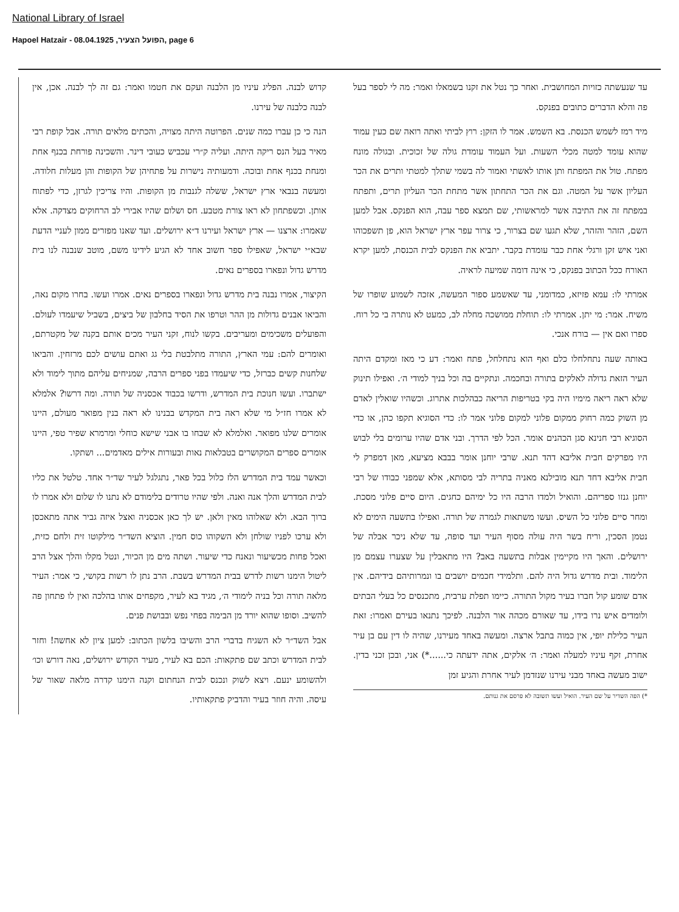National Library of Israel
Hapoel Hatzair - הפועל הצעיר, 08.04.1925, page 6
עד שנעשתה כזויות המחושבית. ואחר כך נטל את זקנו בשמאלו ואמר: מה לי לספר בעל פה והלא הדברים כתובים בפנקס.
מיד רמז לשמש הכנסת. בא השמש. אמר לו הזקן: רוץ לביתי ואתה רואה שם כעין עמוד שהוא עומד למטה מכלי השעות. ועל העמוד עומדת גולה של זכוכית. ובגולה מונח מפתח. טול את המפתח ותן אותו לאשתי ואמור לה בשמי שתלך למטתי ותרים את הכר העליון אשר על המטה. וגם את הכר התחתון אשר מתחת הכר העליון תרים, ותפתח במפתח זה את התיבה אשר למראשותי, שם תמצא ספר עבה, הוא הפנקס. אבל למען השם, הזהר והזהר, שלא תגעו שם בצרור, כי צרור עפר ארץ ישראל הוא, פן תשפכוהו ואני איש זקן ורגלי אחת כבר עומדת בקבר. יתביא את הפנקס לבית הכנסת, למען יקרא האורח ככל הכתוב בפנקס, כי אינה דומה שמיעה לראיה.
אמרתי לו: עמא פזיזא, כמדומני, עד שאשמע ספור המעשה, אזכה לשמוע שופרו של משיח. אמר: מי יתן. אמרתי לו: תוחלת ממושכה מחלה לב, כמעט לא נותרה בי כל רוח. ספרו ואם אין — בורח אנכי.
באותה שעה נתחלחלו כלם ואף הוא נתחלחל, פתח ואמר: דע כי מאז ומקדם היתה העיר הזאת גדולה לאלקים בתורה ובחכמה. ונתקיים בה וכל בניך למודי ה׳. ואפילו תינוק שלא ראה ריאה מימיו היה בקי בטריפות הריאה כבהלכות אתרוג. וכשהיו שואלין לאדם מן השוק כמה רחוק ממקום פלוני למקום פלוני אמר לו: כדי הסוגיא תקפו כהן, או כדי הסוגיא רבי חנינא סגן הכהנים אומר. הכל לפי הדרך. ובני אדם שהיו ערומים בלי לבוש היו מפרקים חבית אליבא דהד תנא. שרבי יוחנן אומר בבבא מציעא, מאן דמפרק לי חבית אליבא דחד תנא מובילנא מאניה בתריה לבי מסותא, אלא שמפני כבודו של רבי יוחנן גנזו ספריהם. והואיל ולמדו הרבה היו כל ימיהם כחגים. היום סיים פלוני מסכת. ומחר סיים פלוני כל השיס. ועשו משתאות לגמרה של תורה. ואפילו בתשעה הימים לא נטמן הסכין, וריח בשר היה עולה מסוף העיר ועד סופה, עד שלא ניכר אבלה של ירושלים. והאך היו מקיימין אבלות בתשעה באב? היו מתאבלין על שצערו עצמם מן הלימוד. ובית מדרש גדול היה להם. ותלמידי חכמים יושבים בו ונמרותיהם בידיהם. אין אדם שומע קול חברו בעיר מקול התורה. כיימו תפלת ערבית, מתכנסים כל בעלי הבתים ולומדים איש נרו בידו, עד שאורם מכהה אור הלבנה. לפיכך נתנאו בעירם ואמרו: זאת העיר כלילת יופי, אין כמוה בתבל ארצה. ומעשה באחד מעירנו, שהיה לו דין עם בן עיר אחרת, זקף עיניו למעלה ואמר: ה׳ אלקים, אתה ידעתה כי......*) אני, ובכן זכני בדין. ישוב מעשה באחד מבני עירנו שנזדמן לעיר אחרת והגיע זמן
*) הפה השדיר על שם העיר. הואיל ועשו תשובה לא פרסם את גנותם.
קדוש לבנה. הפליג עיניו מן הלבנה ועקם את חטמו ואמר: גם זה לך לבנה. אכן, אין לבנה כלבנה של עירנו.
הנה כי כן עברו כמה שנים. הפרוטה היתה מצויה, והכתים מלאים תורה. אבל קופת רבי מאיר בעל הנס ריקה היתה. ועליה ק״רי עכביש כעובי דינר. והשכינה פורחת בכנף אחת ומנחת בכנף אחת ובוכה. ודמעותיה נישרות על פתחיהן של הקופות והן מעלות חלודה. ומעשה בנבאי ארץ ישראל, ששלה לגנבות מן הקופות. והיו צריכין לגרזן, כדי לפתוח אותן. וכשפתחון לא ראו צורת מטבע. חס ושלום שהיו אבירי לב הרחוקים מצדקה. אלא שאמרו: ארצנו — ארץ ישראל ועירנו ד״א ירושלים. ועד שאנו מפזרים ממון לעניי הדעת שבא״י ישראל, שאפילו ספר חשוב אחד לא הגיע לידינו משם, מוטב שנבנה לנו בית מדרש גדול ונפארו בספרים נאים.
הקיצור, אמרו נבנה בית מדרש גדול ונפארו בספרים נאים. אמרו ועשו. בחרו מקום נאה, והביאו אבנים גדולות מן ההר וטרפו את הסיד בחלבון של ביצים, בשביל שיעמדו לעולם. והפועלים משכימים ומעריבים. בקשו לנוח, זקני העיר מכים אותם בקנה של מקטרתם, ואומרים להם: עמי הארץ, התורה מתלבטת בלי גג ואתם עושים לכם מרזחין. והביאו שלחנות קשים כברזל, כדי שיעמדו בפני ספרים הרבה, שמניחים עליהם מתוך לימוד ולא ישתברו. ועשו חנוכת בית המדרש, ודרשו בכבוד אכסניה של תורה. ומה דרשו? אלמלא לא אמרו חז״ל מי שלא ראה בית המקדש בבנינו לא ראה בנין מפואר מעולם, היינו אומרים שלנו מפואר. ואלמלא לא שבחו בו אבני שישא כוחלי ומרמרא שפיר טפי, היינו אומרים ספרים המקושרים בטבלאות נאות ובעורות אילים מאדמים... ושתקו.
וכאשר עמד בית המדרש הלז כלול בכל פאר, נתגלגל לעיר שד״ר אחד. טלטל את כליו לבית המדרש והלך אנה ואנה. ולפי שהיו טרודים בלימודם לא נתנו לו שלום ולא אמרו לו ברוך הבא. ולא שאלוהו מאין ולאן. יש לך כאן אכסניה ואצל איזה גביר אתה מתאכסן ולא ערכו לפניו שולחן ולא השקוהו כוס חמין. הוציא השד״ר מילקוטו זית ולחם כזית, ואכל פחות מכשיעור ונאנח כדי שיעור. ושתה מים מן הכיור, ונטל מקלו והלך אצל הרב ליטול הימנו רשות לדרש בבית המדרש בשבת. הרב נתן לו רשות בקושי, כי אמר: העיר מלאה תורה וכל בניה לימודי ה׳, מגיד בא לעיר, מקפחים אותו בהלכה ואין לו פתחון פה להשיב. וסופו שהוא יורד מן הבימה בפחי נפש ובבושת פנים.
אבל השד״ר לא השגיח בדברי הרב והשיבו בלשון הכתוב: למען ציון לא אחשה! וחזר לבית המדרש וכתב שם פתקאות: הכם בא לעיר, מעיר הקודש ירושלים, נאה דורש וכו׳ ולהשומע ינעם. ויצא לשוק ונכנס לבית הנחתום וקנה הימנו קדרה מלאה שאור של עיסה. והיה חוזר בעיר והדביק פתקאותיו.